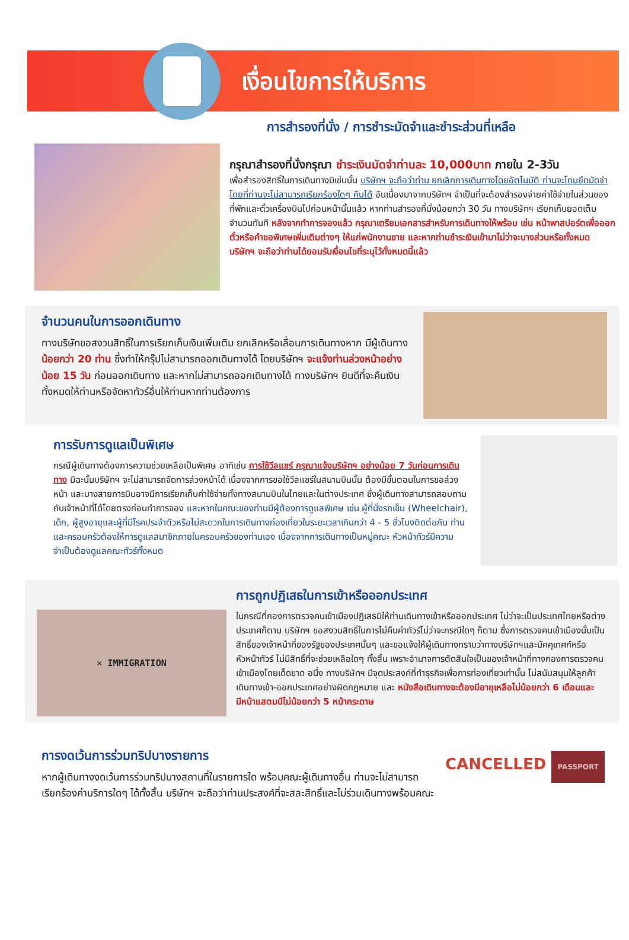เงื่อนไขการให้บริการ
การสำรองที่นั่ง / การชำระมัดจำและชำระส่วนที่เหลือ
กรุณาสำรองที่นั่งกรุณา ชำระเงินมัดจำท่านละ 10,000บาท ภายใน 2-3วัน
เพื่อสำรองสิทธิ์ในการเดินทางมิเช่นนั้น บริษัทฯ จะถือว่าท่าน ยกเลิกการเดินทางโดยอัตโนมัติ ท่านจะโดนยึดมัดจำโดยที่ท่านจะไม่สามารถเรียกร้องใดๆ คืนได้ อันเนื่องมาจากบริษัทฯ จำเป็นที่จะต้องสำรองจ่ายค่าใช้จ่ายในส่วนของที่พักและตั๋วเครื่องบินไปก่อนหน้านั้นแล้ว หากท่านสำรองที่นั่งน้อยกว่า 30 วัน ทางบริษัทฯ เรียกเก็บยอดเต็มจำนวนทันที หลังจากทำการจองแล้ว กรุณาเตรียมเอกสารสำหรับการเดินทางให้พร้อม เช่น หน้าพาสปอร์ตเพื่อออกตั๋วหรือคำขอพิเศษเพิ่มเติมต่างๆ ให้แก่พนักงานขาย และหากท่านชำระเงินเข้ามาไม่ว่าจะบางส่วนหรือทั้งหมด บริษัทฯ จะถือว่าท่านได้ยอมรับเงื่อนไขที่ระบุไว้ทั้งหมดนี้แล้ว
จำนวนคนในการออกเดินทาง
ทางบริษัทขอสงวนสิทธิ์ในการเรียกเก็บเงินเพิ่มเติม ยกเลิกหรือเลื่อนการเดินทางหาก มีผู้เดินทาง น้อยกว่า 20 ท่าน ซึ่งทำให้กรุ๊ปไม่สามารถออกเดินทางได้ โดยบริษัทฯ จะแจ้งท่านล่วงหน้าอย่างน้อย 15 วัน ก่อนออกเดินทาง และหากไม่สามารถออกเดินทางได้ ทางบริษัทฯ ยินดีที่จะคืนเงินทั้งหมดให้ท่านหรือจัดหาทัวร์อื่นให้ท่านหากท่านต้องการ
การรับการดูแลเป็นพิเศษ
กรณีผู้เดินทางต้องการความช่วยเหลือเป็นพิเศษ อาทิเช่น การใช้วีลแชร์ กรุณาแจ้งบริษัทฯ อย่างน้อย 7 วันก่อนการเดินทาง มิฉะนั้นบริษัทฯ จะไม่สามารถจัดการล่วงหน้าได้ เนื่องจากการขอใช้วีลแชร์ในสนามบินนั้น ต้องมีขั้นตอนในการขอล่วงหน้า และบางสายการบินอาจมีการเรียกเก็บค่าใช้จ่ายทั้งทางสนามบินในไทยและในต่างประเทศ ซึ่งผู้เดินทางสามารถสอบถามกับเจ้าหน้าที่ได้โดยตรงก่อนทำการจอง และหากในคณะของท่านมีผู้ต้องการดูแลพิเศษ เช่น ผู้ที่นั่งรถเข็น (Wheelchair), เด็ก, ผู้สูงอายุและผู้ที่มีโรคประจำตัวหรือไม่สะดวกในการเดินทางท่องเที่ยวในระยะเวลาเกินกว่า 4 - 5 ชั่วโมงติดต่อกัน ท่านและครอบครัวต้องให้การดูแลสมาชิกภายในครอบครัวของท่านเอง เนื่องจากการเดินทางเป็นหมู่คณะ หัวหน้าทัวร์มีความจำเป็นต้องดูแลคณะทัวร์ทั้งหมด
✕ IMMIGRATION
การถูกปฏิเสธในการเข้าหรือออกประเทศ
ในกรณีที่กองการตรวจคนเข้าเมืองปฏิเสธมิให้ท่านเดินทางเข้าหรือออกประเทศ ไม่ว่าจะเป็นประเทศไทยหรือต่างประเทศก็ตาม บริษัทฯ ขอสงวนสิทธิ์ในการไม่คืนค่าทัวร์ไม่ว่าจะกรณีใดๆ ก็ตาม ซึ่งการตรวจคนเข้าเมืองนั้นเป็นสิทธิ์ของเจ้าหน้าที่ของรัฐของประเทศนั้นๆ และขอแจ้งให้ผู้เดินทางทราบว่าทางบริษัทฯและมัคคุเทศก์หรือหัวหน้าทัวร์ ไม่มีสิทธิ์ที่จะช่วยเหลือใดๆ ทั้งสิ้น เพราะอำนาจการตัดสินใจเป็นของเจ้าหน้าที่ทางกองการตรวจคนเข้าเมืองโดยเด็ดขาด อนึ่ง ทางบริษัทฯ มีจุดประสงค์ที่ทำธุรกิจเพื่อการท่องเที่ยวเท่านั้น ไม่สนับสนุนให้ลูกค้าเดินทางเข้า-ออกประเทศอย่างผิดกฎหมาย และ หนังสือเดินทางจะต้องมีอายุเหลือไม่น้อยกว่า 6 เดือนและมีหน้าแสตมป์ไม่น้อยกว่า 5 หน้ากระดาษ
การงดเว้นการร่วมทริปบางรายการ
หากผู้เดินทางงดเว้นการร่วมทริปบางสถานที่ในรายการใด พร้อมคณะผู้เดินทางอื่น ท่านจะไม่สามารถเรียกร้องค่าบริการใดๆ ได้ทั้งสิ้น บริษัทฯ จะถือว่าท่านประสงค์ที่จะสละสิทธิ์และไม่ร่วมเดินทางพร้อมคณะ
CANCELLED PASSPORT